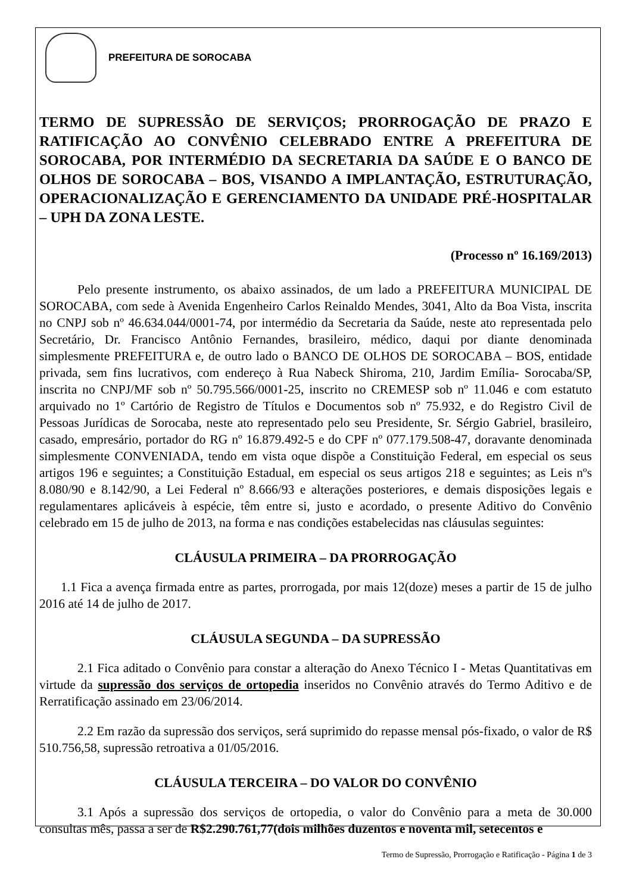PREFEITURA DE SOROCABA
TERMO DE SUPRESSÃO DE SERVIÇOS; PRORROGAÇÃO DE PRAZO E RATIFICAÇÃO AO CONVÊNIO CELEBRADO ENTRE A PREFEITURA DE SOROCABA, POR INTERMÉDIO DA SECRETARIA DA SAÚDE E O BANCO DE OLHOS DE SOROCABA – BOS, VISANDO A IMPLANTAÇÃO, ESTRUTURAÇÃO, OPERACIONALIZAÇÃO E GERENCIAMENTO DA UNIDADE PRÉ-HOSPITALAR – UPH DA ZONA LESTE.
(Processo nº 16.169/2013)
Pelo presente instrumento, os abaixo assinados, de um lado a PREFEITURA MUNICIPAL DE SOROCABA, com sede à Avenida Engenheiro Carlos Reinaldo Mendes, 3041, Alto da Boa Vista, inscrita no CNPJ sob nº 46.634.044/0001-74, por intermédio da Secretaria da Saúde, neste ato representada pelo Secretário, Dr. Francisco Antônio Fernandes, brasileiro, médico, daqui por diante denominada simplesmente PREFEITURA e, de outro lado o BANCO DE OLHOS DE SOROCABA – BOS, entidade privada, sem fins lucrativos, com endereço à Rua Nabeck Shiroma, 210, Jardim Emília- Sorocaba/SP, inscrita no CNPJ/MF sob nº 50.795.566/0001-25, inscrito no CREMESP sob nº 11.046 e com estatuto arquivado no 1º Cartório de Registro de Títulos e Documentos sob nº 75.932, e do Registro Civil de Pessoas Jurídicas de Sorocaba, neste ato representado pelo seu Presidente, Sr. Sérgio Gabriel, brasileiro, casado, empresário, portador do RG nº 16.879.492-5 e do CPF nº 077.179.508-47, doravante denominada simplesmente CONVENIADA, tendo em vista oque dispõe a Constituição Federal, em especial os seus artigos 196 e seguintes; a Constituição Estadual, em especial os seus artigos 218 e seguintes; as Leis nºs 8.080/90 e 8.142/90, a Lei Federal nº 8.666/93 e alterações posteriores, e demais disposições legais e regulamentares aplicáveis à espécie, têm entre si, justo e acordado, o presente Aditivo do Convênio celebrado em 15 de julho de 2013, na forma e nas condições estabelecidas nas cláusulas seguintes:
CLÁUSULA PRIMEIRA – DA PRORROGAÇÃO
1.1 Fica a avença firmada entre as partes, prorrogada, por mais 12(doze) meses a partir de 15 de julho 2016 até 14 de julho de 2017.
CLÁUSULA SEGUNDA – DA SUPRESSÃO
2.1 Fica aditado o Convênio para constar a alteração do Anexo Técnico I - Metas Quantitativas em virtude da supressão dos serviços de ortopedia inseridos no Convênio através do Termo Aditivo e de Rerratificação assinado em 23/06/2014.
2.2 Em razão da supressão dos serviços, será suprimido do repasse mensal pós-fixado, o valor de R$ 510.756,58, supressão retroativa a 01/05/2016.
CLÁUSULA TERCEIRA – DO VALOR DO CONVÊNIO
3.1 Após a supressão dos serviços de ortopedia, o valor do Convênio para a meta de 30.000 consultas mês, passa a ser de R$2.290.761,77(dois milhões duzentos e noventa mil, setecentos e
Termo de Supressão, Prorrogação e Ratificação - Página 1 de 3